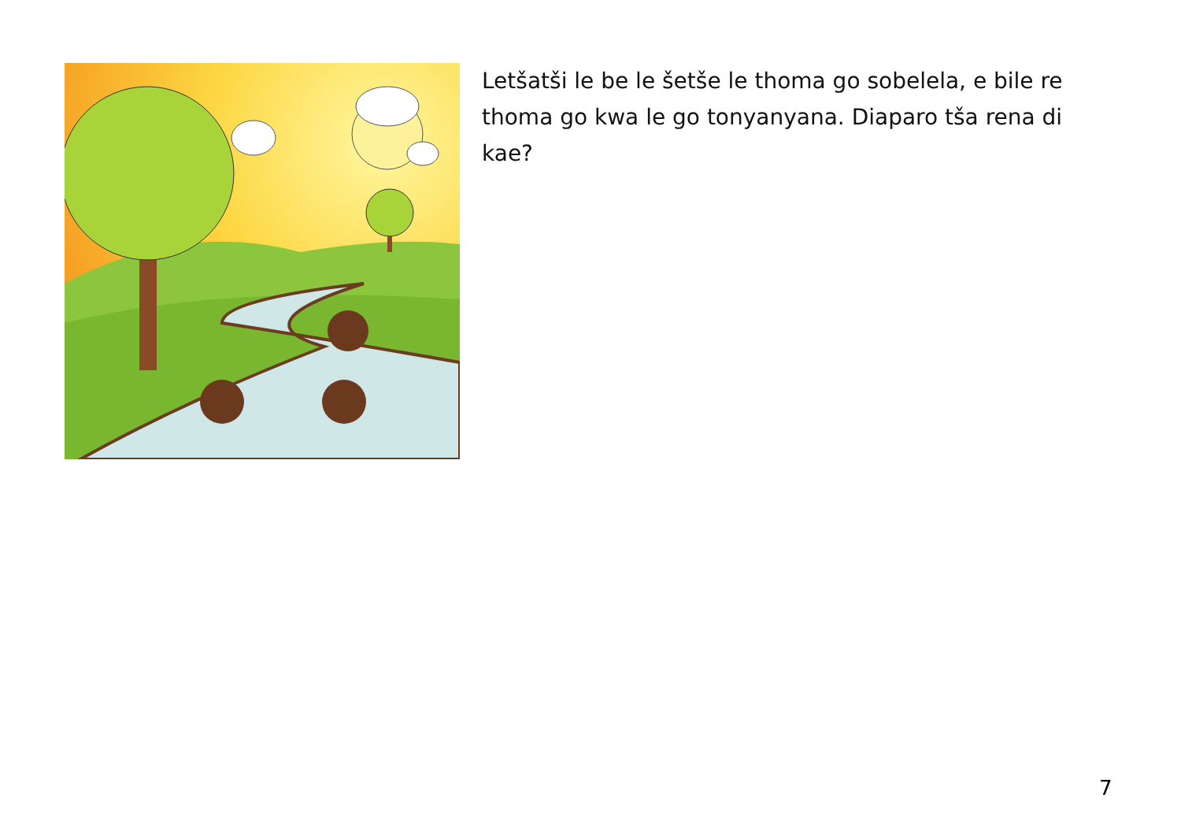Letšatši le be le šetše le thoma go sobelela, e bile re thoma go kwa le go tonyanyana. Diaparo tša rena di kae?
7